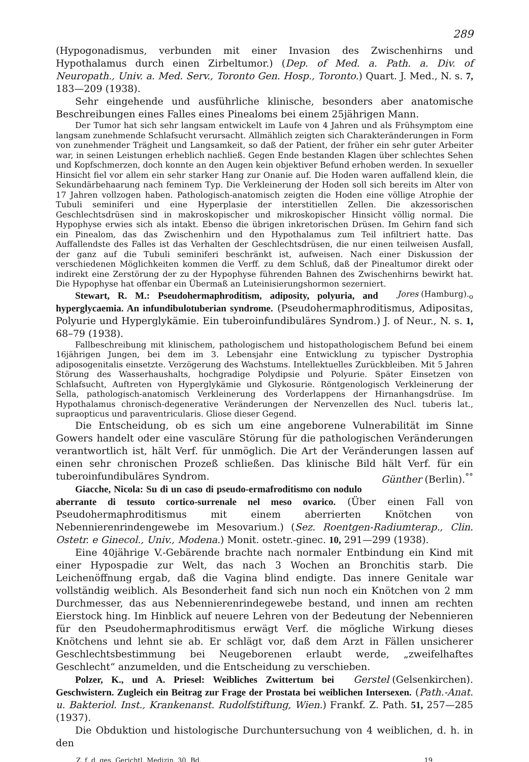289
(Hypogonadismus, verbunden mit einer Invasion des Zwischenhirns und Hypothalamus durch einen Zirbeltumor.) (Dep. of Med. a. Path. a. Div. of Neuropath., Univ. a. Med. Serv., Toronto Gen. Hosp., Toronto.) Quart. J. Med., N. s. 7, 183—209 (1938).
Sehr eingehende und ausführliche klinische, besonders aber anatomische Beschreibungen eines Falles eines Pinealoms bei einem 25jährigen Mann.
Der Tumor hat sich sehr langsam entwickelt im Laufe von 4 Jahren und als Frühsymptom eine langsam zunehmende Schlafsucht verursacht. Allmählich zeigten sich Charakteränderungen in Form von zunehmender Trägheit und Langsamkeit, so daß der Patient, der früher ein sehr guter Arbeiter war, in seinen Leistungen erheblich nachließ. Gegen Ende bestanden Klagen über schlechtes Sehen und Kopfschmerzen, doch konnte an den Augen kein objektiver Befund erhoben werden. In sexueller Hinsicht fiel vor allem ein sehr starker Hang zur Onanie auf. Die Hoden waren auffallend klein, die Sekundärbehaarung nach feminem Typ. Die Verkleinerung der Hoden soll sich bereits im Alter von 17 Jahren vollzogen haben. Pathologisch-anatomisch zeigten die Hoden eine völlige Atrophie der Tubuli seminiferi und eine Hyperplasie der interstitiellen Zellen. Die akzessorischen Geschlechtsdrüsen sind in makroskopischer und mikroskopischer Hinsicht völlig normal. Die Hypophyse erwies sich als intakt. Ebenso die übrigen inkretorischen Drüsen. Im Gehirn fand sich ein Pinealom, das das Zwischenhirn und den Hypothalamus zum Teil infiltriert hatte. Das Auffallendste des Falles ist das Verhalten der Geschlechtsdrüsen, die nur einen teilweisen Ausfall, der ganz auf die Tubuli seminiferi beschränkt ist, aufweisen. Nach einer Diskussion der verschiedenen Möglichkeiten kommen die Verff. zu dem Schluß, daß der Pinealtumor direkt oder indirekt eine Zerstörung der zu der Hypophyse führenden Bahnen des Zwischenhirns bewirkt hat. Die Hypophyse hat offenbar ein Übermaß an Luteinisierungshormon sezerniert. Jores (Hamburg).<sub>o</sub>
Stewart, R. M.: Pseudohermaphroditism, adiposity, polyuria, and hyperglycaemia. An infundibulotuberian syndrome. (Pseudohermaphroditismus, Adipositas, Polyurie und Hyperglykämie. Ein tuberoinfundibuläres Syndrom.) J. of Neur., N. s. 1, 68–79 (1938).
Fallbeschreibung mit klinischem, pathologischem und histopathologischem Befund bei einem 16jährigen Jungen, bei dem im 3. Lebensjahr eine Entwicklung zu typischer Dystrophia adiposogenitalis einsetzte. Verzögerung des Wachstums. Intellektuelles Zurückbleiben. Mit 5 Jahren Störung des Wasserhaushalts, hochgradige Polydipsie und Polyurie. Später Einsetzen von Schlafsucht, Auftreten von Hyperglykämie und Glykosurie. Röntgenologisch Verkleinerung der Sella, pathologisch-anatomisch Verkleinerung des Vorderlappens der Hirnanhangsdrüse. Im Hypothalamus chronisch-degenerative Veränderungen der Nervenzellen des Nucl. tuberis lat., supraopticus und paraventricularis. Gliose dieser Gegend.
Die Entscheidung, ob es sich um eine angeborene Vulnerabilität im Sinne Gowers handelt oder eine vasculäre Störung für die pathologischen Veränderungen verantwortlich ist, hält Verf. für unmöglich. Die Art der Veränderungen lassen auf einen sehr chronischen Prozeß schließen. Das klinische Bild hält Verf. für ein tuberoinfundibuläres Syndrom. Günther (Berlin).<sup>°°</sup>
Giacche, Nicola: Su di un caso di pseudo-ermafroditismo con nodulo aberrante di tessuto cortico-surrenale nel meso ovarico. (Über einen Fall von Pseudohermaphroditismus mit einem aberrierten Knötchen von Nebennierenrindengewebe im Mesovarium.) (Sez. Roentgen-Radiumterap., Clin. Ostetr. e Ginecol., Univ., Modena.) Monit. ostetr.-ginec. 10, 291—299 (1938).
Eine 40jährige V.-Gebärende brachte nach normaler Entbindung ein Kind mit einer Hypospadie zur Welt, das nach 3 Wochen an Bronchitis starb. Die Leichenöffnung ergab, daß die Vagina blind endigte. Das innere Genitale war vollständig weiblich. Als Besonderheit fand sich nun noch ein Knötchen von 2 mm Durchmesser, das aus Nebennierenrindegewebe bestand, und innen am rechten Eierstock hing. Im Hinblick auf neuere Lehren von der Bedeutung der Nebennieren für den Pseudohermaphroditismus erwägt Verf. die mögliche Wirkung dieses Knötchens und lehnt sie ab. Er schlägt vor, daß dem Arzt in Fällen unsicherer Geschlechtsbestimmung bei Neugeborenen erlaubt werde, „zweifelhaftes Geschlecht“ anzumelden, und die Entscheidung zu verschieben. Gerstel (Gelsenkirchen).
Polzer, K., und A. Priesel: Weibliches Zwittertum bei Geschwistern. Zugleich ein Beitrag zur Frage der Prostata bei weiblichen Intersexen. (Path.-Anat. u. Bakteriol. Inst., Krankenanst. Rudolfstiftung, Wien.) Frankf. Z. Path. 51, 257—285 (1937).
Die Obduktion und histologische Durchuntersuchung von 4 weiblichen, d. h. in den
Z. f. d. ges. Gerichtl. Medizin. 30. Bd. 19